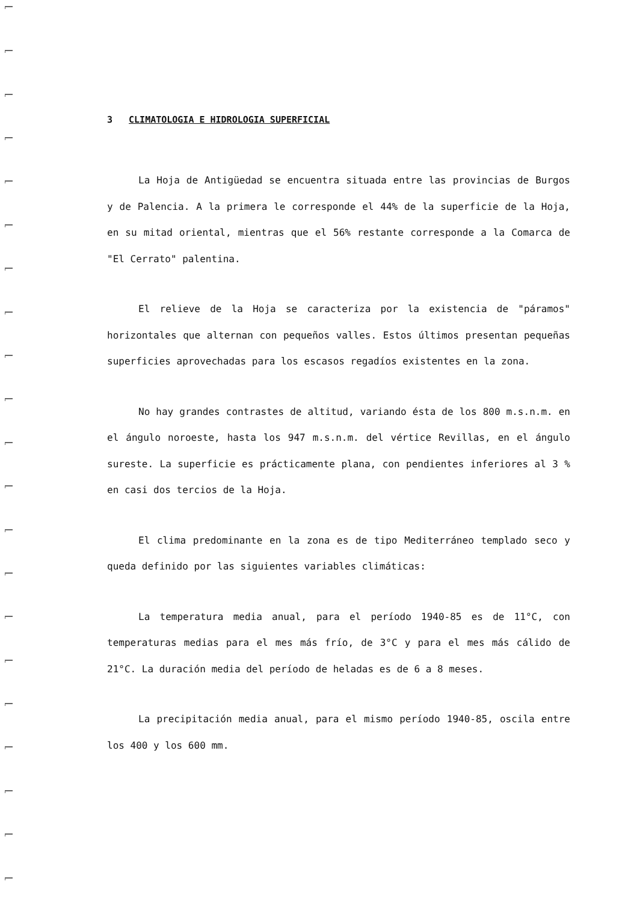3 CLIMATOLOGIA E HIDROLOGIA SUPERFICIAL
La Hoja de Antigüedad se encuentra situada entre las provincias de Burgos y de Palencia. A la primera le corresponde el 44% de la superficie de la Hoja, en su mitad oriental, mientras que el 56% restante corresponde a la Comarca de "El Cerrato" palentina.
El relieve de la Hoja se caracteriza por la existencia de "páramos" horizontales que alternan con pequeños valles. Estos últimos presentan pequeñas superficies aprovechadas para los escasos regadíos existentes en la zona.
No hay grandes contrastes de altitud, variando ésta de los 800 m.s.n.m. en el ángulo noroeste, hasta los 947 m.s.n.m. del vértice Revillas, en el ángulo sureste. La superficie es prácticamente plana, con pendientes inferiores al 3 % en casi dos tercios de la Hoja.
El clima predominante en la zona es de tipo Mediterráneo templado seco y queda definido por las siguientes variables climáticas:
La temperatura media anual, para el período 1940-85 es de 11°C, con temperaturas medias para el mes más frío, de 3°C y para el mes más cálido de 21°C. La duración media del período de heladas es de 6 a 8 meses.
La precipitación media anual, para el mismo período 1940-85, oscila entre los 400 y los 600 mm.